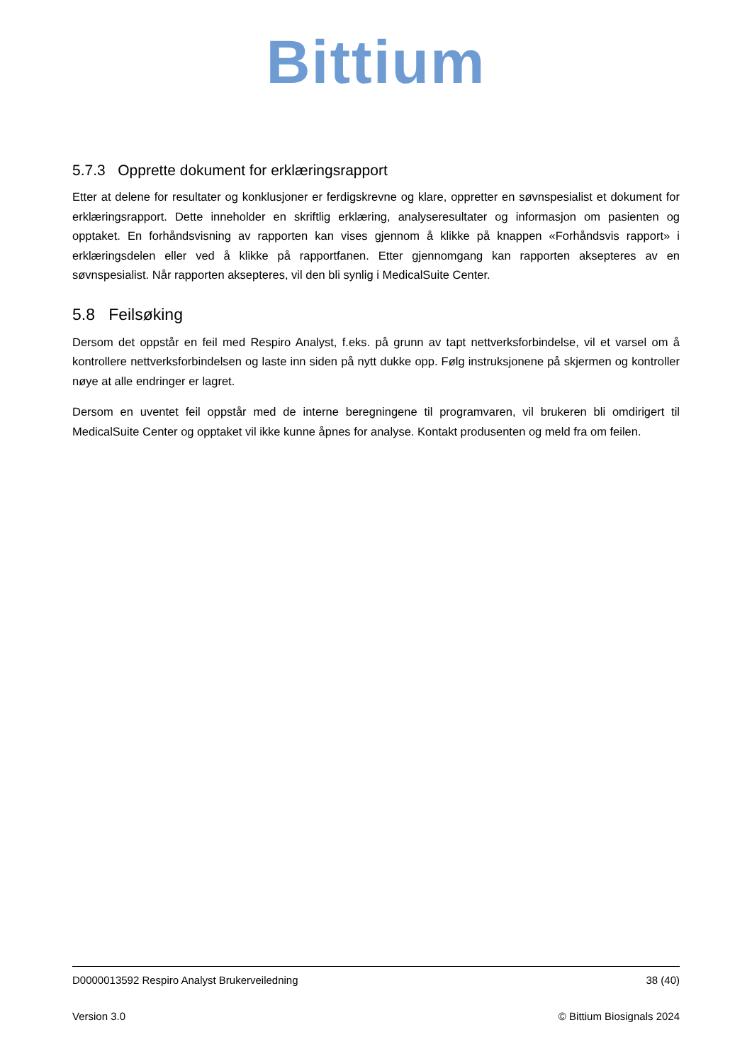Bittium
5.7.3 Opprette dokument for erklæringsrapport
Etter at delene for resultater og konklusjoner er ferdigskrevne og klare, oppretter en søvnspesialist et dokument for erklæringsrapport. Dette inneholder en skriftlig erklæring, analyseresultater og informasjon om pasienten og opptaket. En forhåndsvisning av rapporten kan vises gjennom å klikke på knappen «Forhåndsvis rapport» i erklæringsdelen eller ved å klikke på rapportfanen. Etter gjennomgang kan rapporten aksepteres av en søvnspesialist. Når rapporten aksepteres, vil den bli synlig i MedicalSuite Center.
5.8 Feilsøking
Dersom det oppstår en feil med Respiro Analyst, f.eks. på grunn av tapt nettverksforbindelse, vil et varsel om å kontrollere nettverksforbindelsen og laste inn siden på nytt dukke opp. Følg instruksjonene på skjermen og kontroller nøye at alle endringer er lagret.
Dersom en uventet feil oppstår med de interne beregningene til programvaren, vil brukeren bli omdirigert til MedicalSuite Center og opptaket vil ikke kunne åpnes for analyse. Kontakt produsenten og meld fra om feilen.
D0000013592 Respiro Analyst Brukerveiledning 38 (40)
Version 3.0 © Bittium Biosignals 2024